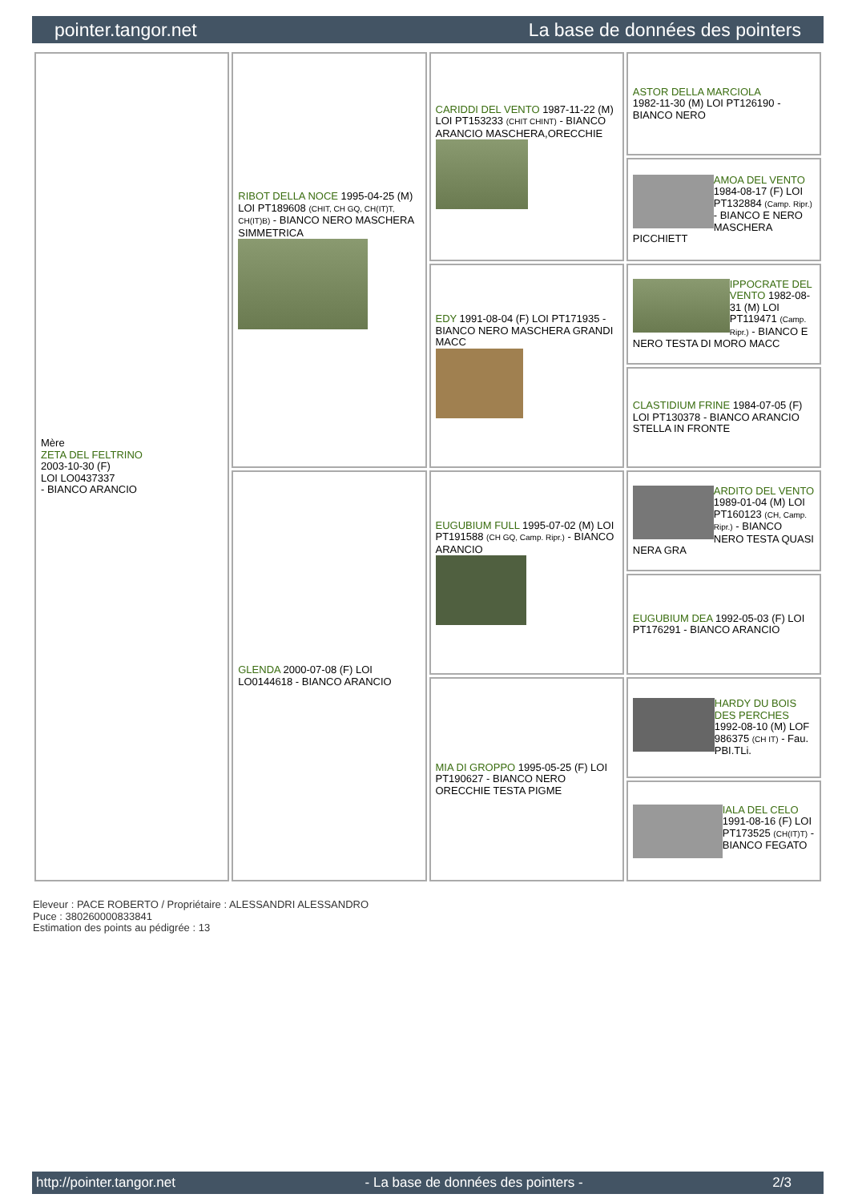pointer.tangor.net La base de données des pointers
| Mère ZETA DEL FELTRINO 2003-10-30 (F) LOI LO0437337 - BIANCO ARANCIO | RIBOT DELLA NOCE 1995-04-25 (M) LOI PT189608 (CHIT, CH GQ, CH(IT)T, CH(IT)B) - BIANCO NERO MASCHERA SIMMETRICA | CARIDDI DEL VENTO 1987-11-22 (M) LOI PT153233 (CHIT CHINT) - BIANCO ARANCIO MASCHERA,ORECCHIE | ASTOR DELLA MARCIOLA 1982-11-30 (M) LOI PT126190 - BIANCO NERO |
| | | | AMOA DEL VENTO 1984-08-17 (F) LOI PT132884 (Camp. Ripr.) - BIANCO E NERO MASCHERA PICCHIETT |
| | | EDY 1991-08-04 (F) LOI PT171935 - BIANCO NERO MASCHERA GRANDI MACC | IPPOCRATE DEL VENTO 1982-08-31 (M) LOI PT119471 (Camp. Ripr.) - BIANCO E NERO TESTA DI MORO MACC |
| | | | CLASTIDIUM FRINE 1984-07-05 (F) LOI PT130378 - BIANCO ARANCIO STELLA IN FRONTE |
| | GLENDA 2000-07-08 (F) LOI LO0144618 - BIANCO ARANCIO | EUGUBIUM FULL 1995-07-02 (M) LOI PT191588 (CH GQ, Camp. Ripr.) - BIANCO ARANCIO | ARDITO DEL VENTO 1989-01-04 (M) LOI PT160123 (CH, Camp. Ripr.) - BIANCO NERO TESTA QUASI NERA GRA |
| | | | EUGUBIUM DEA 1992-05-03 (F) LOI PT176291 - BIANCO ARANCIO |
| | | MIA DI GROPPO 1995-05-25 (F) LOI PT190627 - BIANCO NERO ORECCHIE TESTA PIGME | HARDY DU BOIS DES PERCHES 1992-08-10 (M) LOF 986375 (CH IT) - Fau. PBI.TLi. |
| | | | IALA DEL CELO 1991-08-16 (F) LOI PT173525 (CH(IT)T) - BIANCO FEGATO |
Eleveur : PACE ROBERTO / Propriétaire : ALESSANDRI ALESSANDRO
Puce : 380260000833841
Estimation des points au pédigrée : 13
http://pointer.tangor.net - La base de données des pointers - 2/3